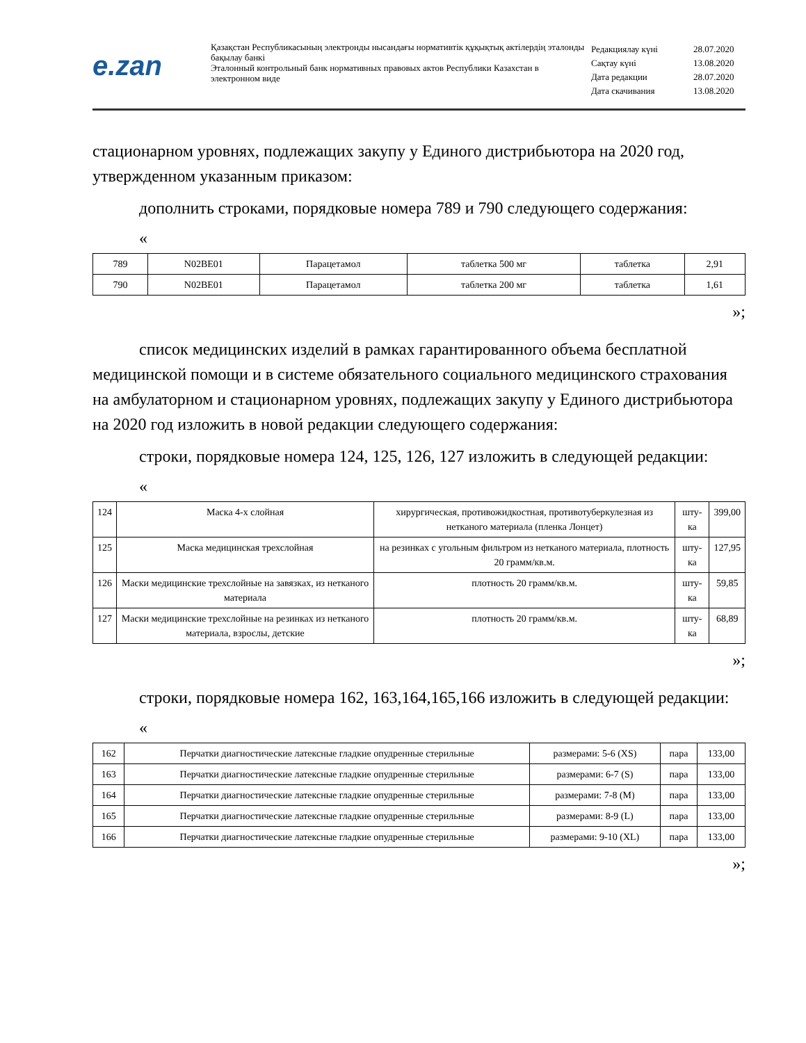e.zan
Қазақстан Республикасының электронды нысандағы нормативтік құқықтық актілердің эталонды бақылау банкі
Эталонный контрольный банк нормативных правовых актов Республики Казахстан в электронном виде
| Редакциялау күні | 28.07.2020 |
| Сақтау күні | 13.08.2020 |
| Дата редакции | 28.07.2020 |
| Дата скачивания | 13.08.2020 |
стационарном уровнях, подлежащих закупу у Единого дистрибьютора на 2020 год, утвержденном указанным приказом:
дополнить строками, порядковые номера 789 и 790 следующего содержания:
«
| 789 | N02BE01 | Парацетамол | таблетка 500 мг | таблетка | 2,91 |
| 790 | N02BE01 | Парацетамол | таблетка 200 мг | таблетка | 1,61 |
»;
список медицинских изделий в рамках гарантированного объема бесплатной медицинской помощи и в системе обязательного социального медицинского страхования на амбулаторном и стационарном уровнях, подлежащих закупу у Единого дистрибьютора на 2020 год изложить в новой редакции следующего содержания:
строки, порядковые номера 124, 125, 126, 127 изложить в следующей редакции:
«
| 124 | Маска 4-х слойная | хирургическая, противожидкостная, противотуберкулезная из нетканого материала (пленка Лонцет) | шту-ка | 399,00 |
| 125 | Маска медицинская трехслойная | на резинках с угольным фильтром из нетканого материала, плотность 20 грамм/кв.м. | шту-ка | 127,95 |
| 126 | Маски медицинские трехслойные на завязках, из нетканого материала | плотность 20 грамм/кв.м. | шту-ка | 59,85 |
| 127 | Маски медицинские трехслойные на резинках из нетканого материала, взрослы, детские | плотность 20 грамм/кв.м. | шту-ка | 68,89 |
»;
строки, порядковые номера 162, 163,164,165,166 изложить в следующей редакции:
«
| 162 | Перчатки диагностические латексные гладкие опудренные стерильные | размерами: 5-6 (XS) | пара | 133,00 |
| 163 | Перчатки диагностические латексные гладкие опудренные стерильные | размерами: 6-7 (S) | пара | 133,00 |
| 164 | Перчатки диагностические латексные гладкие опудренные стерильные | размерами: 7-8 (M) | пара | 133,00 |
| 165 | Перчатки диагностические латексные гладкие опудренные стерильные | размерами: 8-9 (L) | пара | 133,00 |
| 166 | Перчатки диагностические латексные гладкие опудренные стерильные | размерами: 9-10 (XL) | пара | 133,00 |
»;